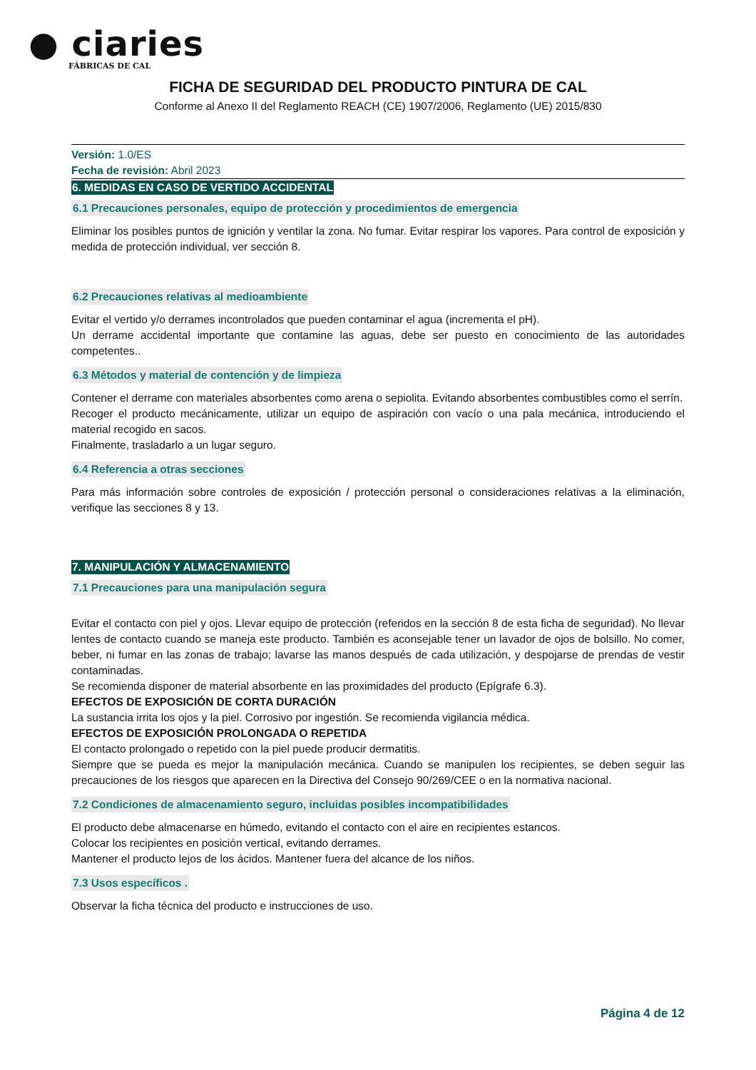● ciaries
FÁBRICAS DE CAL
FICHA DE SEGURIDAD DEL PRODUCTO PINTURA DE CAL
Conforme al Anexo II del Reglamento REACH (CE) 1907/2006, Reglamento (UE) 2015/830
Versión: 1.0/ES
Fecha de revisión: Abril 2023
6. MEDIDAS EN CASO DE VERTIDO ACCIDENTAL
6.1 Precauciones personales, equipo de protección y procedimientos de emergencia
Eliminar los posibles puntos de ignición y ventilar la zona. No fumar. Evitar respirar los vapores. Para control de exposición y medida de protección individual, ver sección 8.
6.2 Precauciones relativas al medioambiente
Evitar el vertido y/o derrames incontrolados que pueden contaminar el agua (incrementa el pH).
Un derrame accidental importante que contamine las aguas, debe ser puesto en conocimiento de las autoridades competentes..
6.3 Métodos y material de contención y de limpieza
Contener el derrame con materiales absorbentes como arena o sepiolita. Evitando absorbentes combustibles como el serrín.
Recoger el producto mecánicamente, utilizar un equipo de aspiración con vacío o una pala mecánica, introduciendo el material recogido en sacos.
Finalmente, trasladarlo a un lugar seguro.
6.4 Referencia a otras secciones
Para más información sobre controles de exposición / protección personal o consideraciones relativas a la eliminación, verifique las secciones 8 y 13.
7. MANIPULACIÓN Y ALMACENAMIENTO
7.1 Precauciones para una manipulación segura
Evitar el contacto con piel y ojos. Llevar equipo de protección (referidos en la sección 8 de esta ficha de seguridad). No llevar lentes de contacto cuando se maneja este producto. También es aconsejable tener un lavador de ojos de bolsillo. No comer, beber, ni fumar en las zonas de trabajo; lavarse las manos después de cada utilización, y despojarse de prendas de vestir contaminadas.
Se recomienda disponer de material absorbente en las proximidades del producto (Epígrafe 6.3).
EFECTOS DE EXPOSICIÓN DE CORTA DURACIÓN
La sustancia irrita los ojos y la piel. Corrosivo por ingestión. Se recomienda vigilancia médica.
EFECTOS DE EXPOSICIÓN PROLONGADA O REPETIDA
El contacto prolongado o repetido con la piel puede producir dermatitis.
Siempre que se pueda es mejor la manipulación mecánica. Cuando se manipulen los recipientes, se deben seguir las precauciones de los riesgos que aparecen en la Directiva del Consejo 90/269/CEE o en la normativa nacional.
7.2 Condiciones de almacenamiento seguro, incluidas posibles incompatibilidades
El producto debe almacenarse en húmedo, evitando el contacto con el aire en recipientes estancos.
Colocar los recipientes en posición vertical, evitando derrames.
Mantener el producto lejos de los ácidos. Mantener fuera del alcance de los niños.
7.3 Usos específicos .
Observar la ficha técnica del producto e instrucciones de uso.
Página 4 de 12